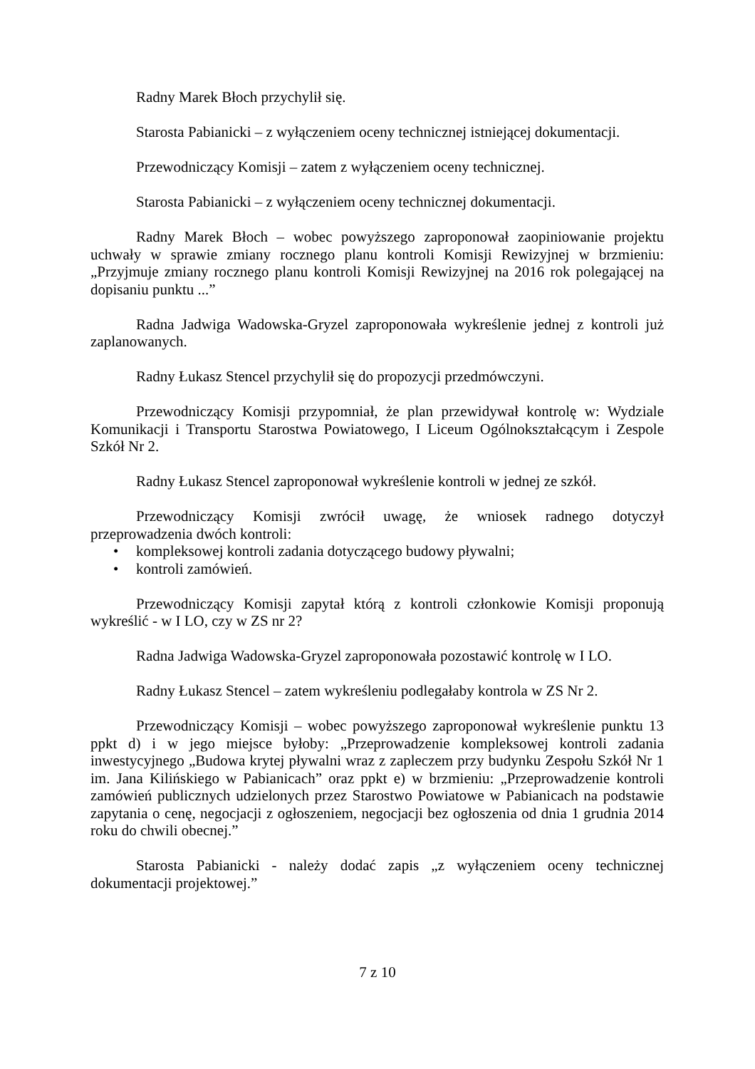Radny Marek Błoch przychylił się.
Starosta Pabianicki – z wyłączeniem oceny technicznej istniejącej dokumentacji.
Przewodniczący Komisji – zatem z wyłączeniem oceny technicznej.
Starosta Pabianicki – z wyłączeniem oceny technicznej dokumentacji.
Radny Marek Błoch – wobec powyższego zaproponował zaopiniowanie projektu uchwały w sprawie zmiany rocznego planu kontroli Komisji Rewizyjnej w brzmieniu: „Przyjmuje zmiany rocznego planu kontroli Komisji Rewizyjnej na 2016 rok polegającej na dopisaniu punktu ...”
Radna Jadwiga Wadowska-Gryzel zaproponowała wykreślenie jednej z kontroli już zaplanowanych.
Radny Łukasz Stencel przychylił się do propozycji przedmówczyni.
Przewodniczący Komisji przypomniał, że plan przewidywał kontrolę w: Wydziale Komunikacji i Transportu Starostwa Powiatowego, I Liceum Ogólnokształcącym i Zespole Szkół Nr 2.
Radny Łukasz Stencel zaproponował wykreślenie kontroli w jednej ze szkół.
Przewodniczący Komisji zwrócił uwagę, że wniosek radnego dotyczył przeprowadzenia dwóch kontroli:
• kompleksowej kontroli zadania dotyczącego budowy pływalni;
• kontroli zamówień.
Przewodniczący Komisji zapytał którą z kontroli członkowie Komisji proponują wykreślić - w I LO, czy w ZS nr 2?
Radna Jadwiga Wadowska-Gryzel zaproponowała pozostawić kontrolę w I LO.
Radny Łukasz Stencel – zatem wykreśleniu podlegałaby kontrola w ZS Nr 2.
Przewodniczący Komisji – wobec powyższego zaproponował wykreślenie punktu 13 ppkt d) i w jego miejsce byłoby: „Przeprowadzenie kompleksowej kontroli zadania inwestycyjnego „Budowa krytej pływalni wraz z zapleczem przy budynku Zespołu Szkół Nr 1 im. Jana Kilińskiego w Pabianicach” oraz ppkt e) w brzmieniu: „Przeprowadzenie kontroli zamówień publicznych udzielonych przez Starostwo Powiatowe w Pabianicach na podstawie zapytania o cenę, negocjacji z ogłoszeniem, negocjacji bez ogłoszenia od dnia 1 grudnia 2014 roku do chwili obecnej.”
Starosta Pabianicki - należy dodać zapis „z wyłączeniem oceny technicznej dokumentacji projektowej.”
7 z 10